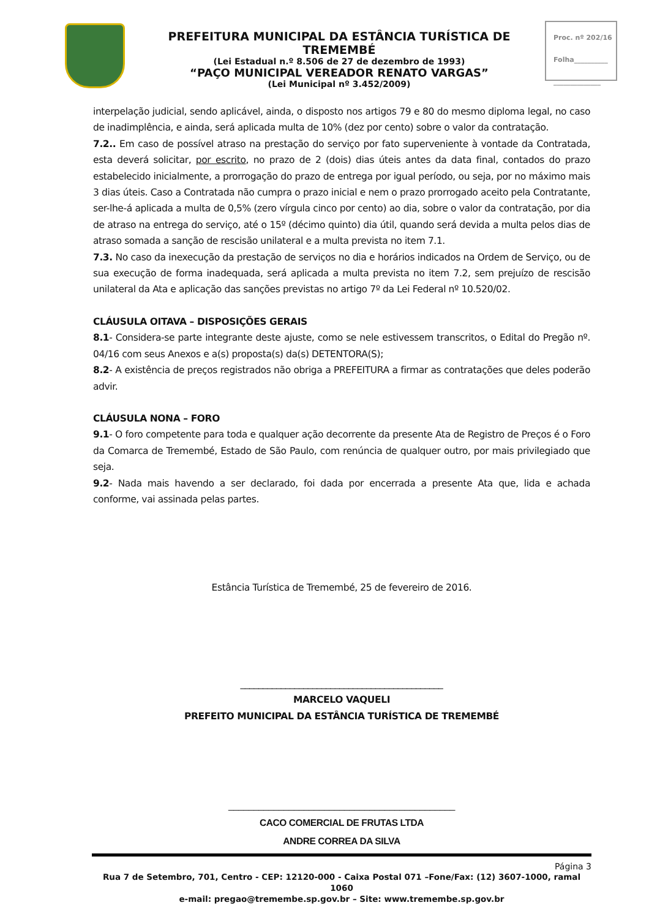PREFEITURA MUNICIPAL DA ESTÂNCIA TURÍSTICA DE TREMEMBÉ
(Lei Estadual n.º 8.506 de 27 de dezembro de 1993)
“PAÇO MUNICIPAL VEREADOR RENATO VARGAS”
(Lei Municipal nº 3.452/2009)
Proc. nº 202/16
Folha__________
______________
interpelação judicial, sendo aplicável, ainda, o disposto nos artigos 79 e 80 do mesmo diploma legal, no caso de inadimplência, e ainda, será aplicada multa de 10% (dez por cento) sobre o valor da contratação.
7.2.. Em caso de possível atraso na prestação do serviço por fato superveniente à vontade da Contratada, esta deverá solicitar, por escrito, no prazo de 2 (dois) dias úteis antes da data final, contados do prazo estabelecido inicialmente, a prorrogação do prazo de entrega por igual período, ou seja, por no máximo mais 3 dias úteis. Caso a Contratada não cumpra o prazo inicial e nem o prazo prorrogado aceito pela Contratante, ser-lhe-á aplicada a multa de 0,5% (zero vírgula cinco por cento) ao dia, sobre o valor da contratação, por dia de atraso na entrega do serviço, até o 15º (décimo quinto) dia útil, quando será devida a multa pelos dias de atraso somada a sanção de rescisão unilateral e a multa prevista no item 7.1.
7.3. No caso da inexecução da prestação de serviços no dia e horários indicados na Ordem de Serviço, ou de sua execução de forma inadequada, será aplicada a multa prevista no item 7.2, sem prejuízo de rescisão unilateral da Ata e aplicação das sanções previstas no artigo 7º da Lei Federal nº 10.520/02.
CLÁUSULA OITAVA – DISPOSIÇÕES GERAIS
8.1- Considera-se parte integrante deste ajuste, como se nele estivessem transcritos, o Edital do Pregão nº. 04/16 com seus Anexos e a(s) proposta(s) da(s) DETENTORA(S);
8.2- A existência de preços registrados não obriga a PREFEITURA a firmar as contratações que deles poderão advir.
CLÁUSULA NONA – FORO
9.1- O foro competente para toda e qualquer ação decorrente da presente Ata de Registro de Preços é o Foro da Comarca de Tremembé, Estado de São Paulo, com renúncia de qualquer outro, por mais privilegiado que seja.
9.2- Nada mais havendo a ser declarado, foi dada por encerrada a presente Ata que, lida e achada conforme, vai assinada pelas partes.
Estância Turística de Tremembé, 25 de fevereiro de 2016.
_____________________________________________
MARCELO VAQUELI
PREFEITO MUNICIPAL DA ESTÂNCIA TURÍSTICA DE TREMEMBÉ
_____________________________________________
CACO COMERCIAL DE FRUTAS LTDA
ANDRE CORREA DA SILVA
Página 3
Rua 7 de Setembro, 701, Centro - CEP: 12120-000 - Caixa Postal 071 –Fone/Fax: (12) 3607-1000, ramal 1060
e-mail: pregao@tremembe.sp.gov.br – Site: www.tremembe.sp.gov.br